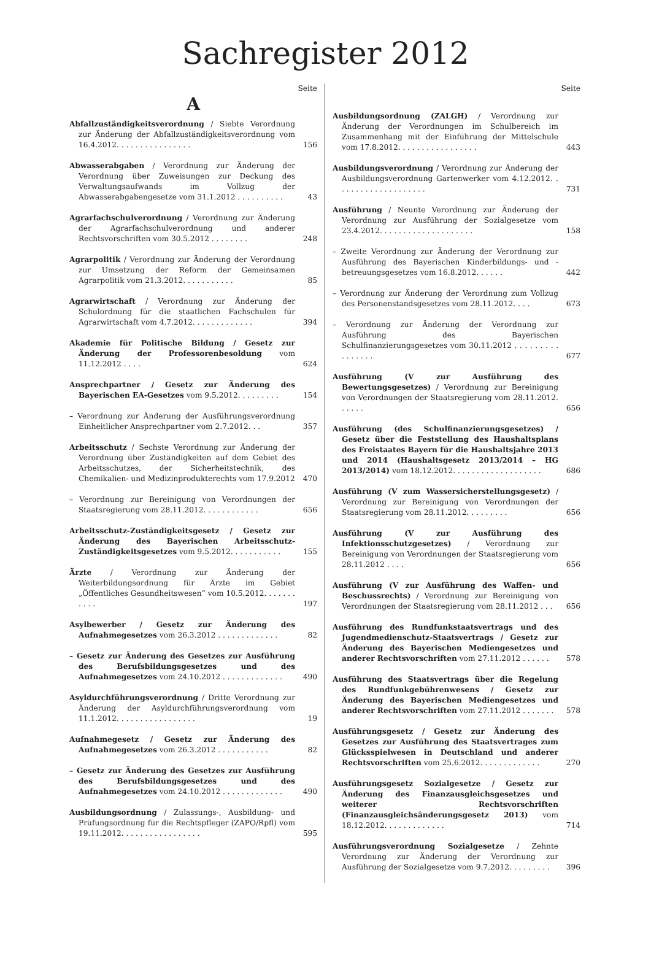Sachregister 2012
Seite
A
Abfallzuständigkeitsverordnung / Siebte Verordnung zur Änderung der Abfallzuständigkeitsverordnung vom 16.4.2012. . . . . . . . . . . . . . . .
156
Abwasserabgaben / Verordnung zur Änderung der Verordnung über Zuweisungen zur Deckung des Verwaltungsaufwands im Vollzug der Abwasserabgabengesetze vom 31.1.2012 . . . . . . . . . .
43
Agrarfachschulverordnung / Verordnung zur Änderung der Agrarfachschulverordnung und anderer Rechtsvorschriften vom 30.5.2012 . . . . . . . .
248
Agrarpolitik / Verordnung zur Änderung der Verordnung zur Umsetzung der Reform der Gemeinsamen Agrarpolitik vom 21.3.2012. . . . . . . . . . .
85
Agrarwirtschaft / Verordnung zur Änderung der Schulordnung für die staatlichen Fachschulen für Agrarwirtschaft vom 4.7.2012. . . . . . . . . . . . .
394
Akademie für Politische Bildung / Gesetz zur Änderung der Professorenbesoldung vom 11.12.2012 . . . .
624
Ansprechpartner / Gesetz zur Änderung des Bayerischen EA-Gesetzes vom 9.5.2012. . . . . . . . .
154
– Verordnung zur Änderung der Ausführungsverordnung Einheitlicher Ansprechpartner vom 2.7.2012. . .
357
Arbeitsschutz / Sechste Verordnung zur Änderung der Verordnung über Zuständigkeiten auf dem Gebiet des Arbeitsschutzes, der Sicherheitstechnik, des Chemikalien- und Medizinprodukterechts vom 17.9.2012
470
– Verordnung zur Bereinigung von Verordnungen der Staatsregierung vom 28.11.2012. . . . . . . . . . . .
656
Arbeitsschutz-Zuständigkeitsgesetz / Gesetz zur Änderung des Bayerischen Arbeitsschutz-Zuständigkeitsgesetzes vom 9.5.2012. . . . . . . . . . .
155
Ärzte / Verordnung zur Änderung der Weiterbildungsordnung für Ärzte im Gebiet „Öffentliches Gesundheitswesen“ vom 10.5.2012. . . . . . . . . . .
197
Asylbewerber / Gesetz zur Änderung des Aufnahmegesetzes vom 26.3.2012 . . . . . . . . . . . . .
82
– Gesetz zur Änderung des Gesetzes zur Ausführung des Berufsbildungsgesetzes und des Aufnahmegesetzes vom 24.10.2012 . . . . . . . . . . . . .
490
Asyldurchführungsverordnung / Dritte Verordnung zur Änderung der Asyldurchführungsverordnung vom 11.1.2012. . . . . . . . . . . . . . . . .
19
Aufnahmegesetz / Gesetz zur Änderung des Aufnahmegesetzes vom 26.3.2012 . . . . . . . . . . .
82
– Gesetz zur Änderung des Gesetzes zur Ausführung des Berufsbildungsgesetzes und des Aufnahmegesetzes vom 24.10.2012 . . . . . . . . . . . . .
490
Ausbildungsordnung / Zulassungs-, Ausbildung- und Prüfungsordnung für die Rechtspfleger (ZAPO/Rpfl) vom 19.11.2012. . . . . . . . . . . . . . . . .
595
Seite
Ausbildungsordnung (ZALGH) / Verordnung zur Änderung der Verordnungen im Schulbereich im Zusammenhang mit der Einführung der Mittelschule vom 17.8.2012. . . . . . . . . . . . . . . . .
443
Ausbildungsverordnung / Verordnung zur Änderung der Ausbildungsverordnung Gartenwerker vom 4.12.2012. . . . . . . . . . . . . . . . . . . .
731
Ausführung / Neunte Verordnung zur Änderung der Verordnung zur Ausführung der Sozialgesetze vom 23.4.2012. . . . . . . . . . . . . . . . . . . .
158
– Zweite Verordnung zur Änderung der Verordnung zur Ausführung des Bayerischen Kinderbildungs- und -betreuungsgesetzes vom 16.8.2012. . . . . .
442
– Verordnung zur Änderung der Verordnung zum Vollzug des Personenstandsgesetzes vom 28.11.2012. . . .
673
– Verordnung zur Änderung der Verordnung zur Ausführung des Bayerischen Schulfinanzierungsgesetzes vom 30.11.2012 . . . . . . . . . . . . . . . .
677
Ausführung (V zur Ausführung des Bewertungsgesetzes) / Verordnung zur Bereinigung von Verordnungen der Staatsregierung vom 28.11.2012. . . . . .
656
Ausführung (des Schulfinanzierungsgesetzes) / Gesetz über die Feststellung des Haushaltsplans des Freistaates Bayern für die Haushaltsjahre 2013 und 2014 (Haushaltsgesetz 2013/2014 – HG 2013/2014) vom 18.12.2012. . . . . . . . . . . . . . . . . . .
686
Ausführung (V zum Wassersicherstellungsgesetz) / Verordnung zur Bereinigung von Verordnungen der Staatsregierung vom 28.11.2012. . . . . . . . .
656
Ausführung (V zur Ausführung des Infektionsschutzgesetzes) / Verordnung zur Bereinigung von Verordnungen der Staatsregierung vom 28.11.2012 . . . .
656
Ausführung (V zur Ausführung des Waffen- und Beschussrechts) / Verordnung zur Bereinigung von Verordnungen der Staatsregierung vom 28.11.2012 . . .
656
Ausführung des Rundfunkstaatsvertrags und des Jugendmedienschutz-Staatsvertrags / Gesetz zur Änderung des Bayerischen Mediengesetzes und anderer Rechtsvorschriften vom 27.11.2012 . . . . . .
578
Ausführung des Staatsvertrags über die Regelung des Rundfunkgebührenwesens / Gesetz zur Änderung des Bayerischen Mediengesetzes und anderer Rechtsvorschriften vom 27.11.2012 . . . . . . .
578
Ausführungsgesetz / Gesetz zur Änderung des Gesetzes zur Ausführung des Staatsvertrages zum Glücksspielwesen in Deutschland und anderer Rechtsvorschriften vom 25.6.2012. . . . . . . . . . . . .
270
Ausführungsgesetz Sozialgesetze / Gesetz zur Änderung des Finanzausgleichsgesetzes und weiterer Rechtsvorschriften (Finanzausgleichsänderungsgesetz 2013) vom 18.12.2012. . . . . . . . . . . . .
714
Ausführungsverordnung Sozialgesetze / Zehnte Verordnung zur Änderung der Verordnung zur Ausführung der Sozialgesetze vom 9.7.2012. . . . . . . . .
396